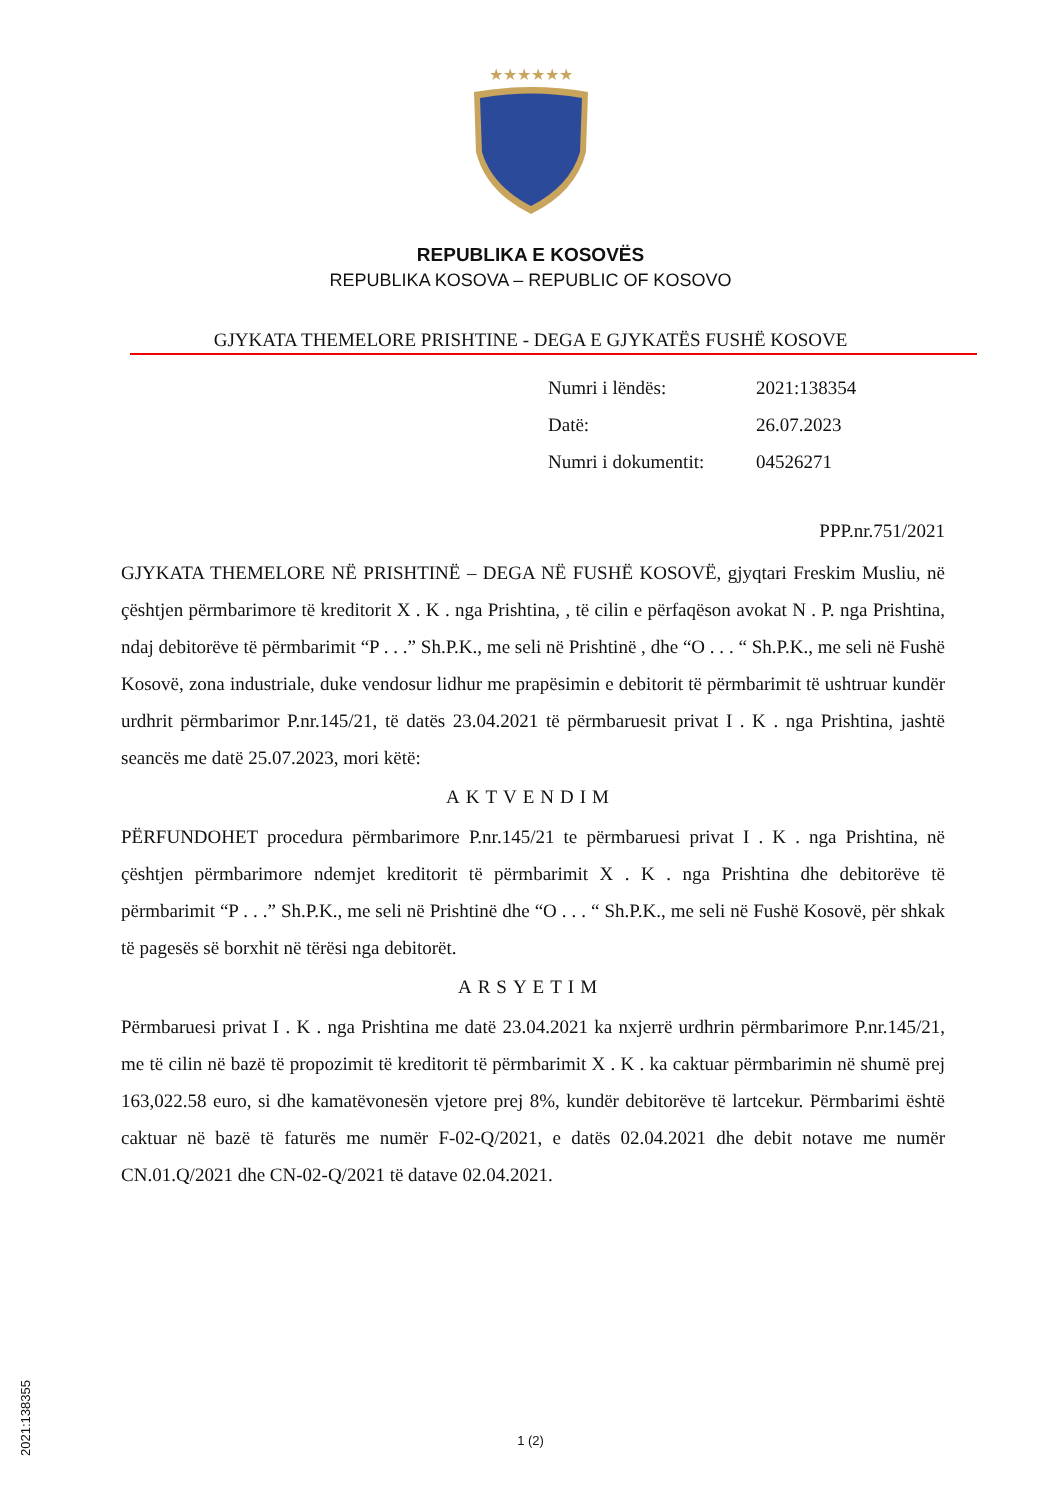★★★★★★
REPUBLIKA E KOSOVËS
REPUBLIKA KOSOVA – REPUBLIC OF KOSOVO
GJYKATA THEMELORE PRISHTINE - DEGA E GJYKATËS FUSHË KOSOVE
| Numri i lëndës: | 2021:138354 |
| Datë: | 26.07.2023 |
| Numri i dokumentit: | 04526271 |
PPP.nr.751/2021
GJYKATA THEMELORE NË PRISHTINË – DEGA NË FUSHË KOSOVË, gjyqtari Freskim Musliu, në çështjen përmbarimore të kreditorit X . K . nga Prishtina, , të cilin e përfaqëson avokat N . P. nga Prishtina, ndaj debitorëve të përmbarimit “P . . .” Sh.P.K., me seli në Prishtinë , dhe “O . . . “ Sh.P.K., me seli në Fushë Kosovë, zona industriale, duke vendosur lidhur me prapësimin e debitorit të përmbarimit të ushtruar kundër urdhrit përmbarimor P.nr.145/21, të datës 23.04.2021 të përmbaruesit privat I . K . nga Prishtina, jashtë seancës me datë 25.07.2023, mori këtë:
AKTVENDIM
PËRFUNDOHET procedura përmbarimore P.nr.145/21 te përmbaruesi privat I . K . nga Prishtina, në çështjen përmbarimore ndemjet kreditorit të përmbarimit X . K . nga Prishtina dhe debitorëve të përmbarimit “P . . .” Sh.P.K., me seli në Prishtinë dhe “O . . . “ Sh.P.K., me seli në Fushë Kosovë, për shkak të pagesës së borxhit në tërësi nga debitorët.
ARSYETIM
Përmbaruesi privat I . K . nga Prishtina me datë 23.04.2021 ka nxjerrë urdhrin përmbarimore P.nr.145/21, me të cilin në bazë të propozimit të kreditorit të përmbarimit X . K . ka caktuar përmbarimin në shumë prej 163,022.58 euro, si dhe kamatëvonesën vjetore prej 8%, kundër debitorëve të lartcekur. Përmbarimi është caktuar në bazë të faturës me numër F-02-Q/2021, e datës 02.04.2021 dhe debit notave me numër CN.01.Q/2021 dhe CN-02-Q/2021 të datave 02.04.2021.
2021:138355
1 (2)